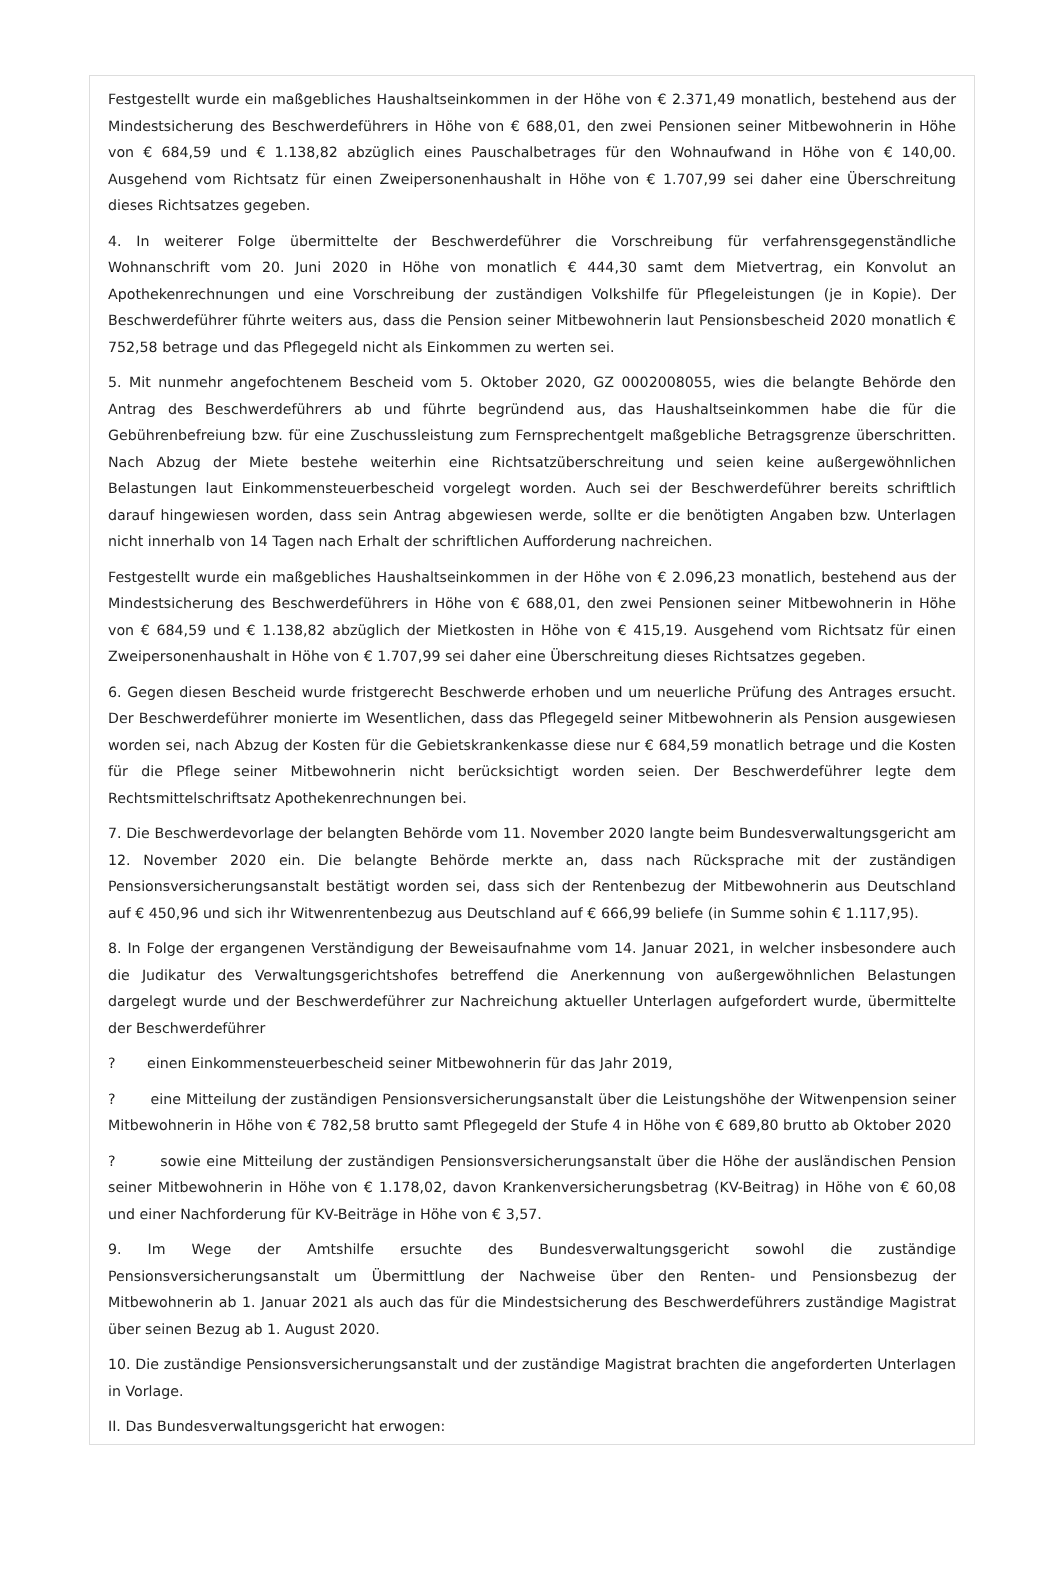Festgestellt wurde ein maßgebliches Haushaltseinkommen in der Höhe von € 2.371,49 monatlich, bestehend aus der Mindestsicherung des Beschwerdeführers in Höhe von € 688,01, den zwei Pensionen seiner Mitbewohnerin in Höhe von € 684,59 und € 1.138,82 abzüglich eines Pauschalbetrages für den Wohnaufwand in Höhe von € 140,00. Ausgehend vom Richtsatz für einen Zweipersonenhaushalt in Höhe von € 1.707,99 sei daher eine Überschreitung dieses Richtsatzes gegeben.
4. In weiterer Folge übermittelte der Beschwerdeführer die Vorschreibung für verfahrensgegenständliche Wohnanschrift vom 20. Juni 2020 in Höhe von monatlich € 444,30 samt dem Mietvertrag, ein Konvolut an Apothekenrechnungen und eine Vorschreibung der zuständigen Volkshilfe für Pflegeleistungen (je in Kopie). Der Beschwerdeführer führte weiters aus, dass die Pension seiner Mitbewohnerin laut Pensionsbescheid 2020 monatlich € 752,58 betrage und das Pflegegeld nicht als Einkommen zu werten sei.
5. Mit nunmehr angefochtenem Bescheid vom 5. Oktober 2020, GZ 0002008055, wies die belangte Behörde den Antrag des Beschwerdeführers ab und führte begründend aus, das Haushaltseinkommen habe die für die Gebührenbefreiung bzw. für eine Zuschussleistung zum Fernsprechentgelt maßgebliche Betragsgrenze überschritten. Nach Abzug der Miete bestehe weiterhin eine Richtsatzüberschreitung und seien keine außergewöhnlichen Belastungen laut Einkommensteuerbescheid vorgelegt worden. Auch sei der Beschwerdeführer bereits schriftlich darauf hingewiesen worden, dass sein Antrag abgewiesen werde, sollte er die benötigten Angaben bzw. Unterlagen nicht innerhalb von 14 Tagen nach Erhalt der schriftlichen Aufforderung nachreichen.
Festgestellt wurde ein maßgebliches Haushaltseinkommen in der Höhe von € 2.096,23 monatlich, bestehend aus der Mindestsicherung des Beschwerdeführers in Höhe von € 688,01, den zwei Pensionen seiner Mitbewohnerin in Höhe von € 684,59 und € 1.138,82 abzüglich der Mietkosten in Höhe von € 415,19. Ausgehend vom Richtsatz für einen Zweipersonenhaushalt in Höhe von € 1.707,99 sei daher eine Überschreitung dieses Richtsatzes gegeben.
6. Gegen diesen Bescheid wurde fristgerecht Beschwerde erhoben und um neuerliche Prüfung des Antrages ersucht. Der Beschwerdeführer monierte im Wesentlichen, dass das Pflegegeld seiner Mitbewohnerin als Pension ausgewiesen worden sei, nach Abzug der Kosten für die Gebietskrankenkasse diese nur € 684,59 monatlich betrage und die Kosten für die Pflege seiner Mitbewohnerin nicht berücksichtigt worden seien. Der Beschwerdeführer legte dem Rechtsmittelschriftsatz Apothekenrechnungen bei.
7. Die Beschwerdevorlage der belangten Behörde vom 11. November 2020 langte beim Bundesverwaltungsgericht am 12. November 2020 ein. Die belangte Behörde merkte an, dass nach Rücksprache mit der zuständigen Pensionsversicherungsanstalt bestätigt worden sei, dass sich der Rentenbezug der Mitbewohnerin aus Deutschland auf € 450,96 und sich ihr Witwenrentenbezug aus Deutschland auf € 666,99 beliefe (in Summe sohin € 1.117,95).
8. In Folge der ergangenen Verständigung der Beweisaufnahme vom 14. Januar 2021, in welcher insbesondere auch die Judikatur des Verwaltungsgerichtshofes betreffend die Anerkennung von außergewöhnlichen Belastungen dargelegt wurde und der Beschwerdeführer zur Nachreichung aktueller Unterlagen aufgefordert wurde, übermittelte der Beschwerdeführer
? einen Einkommensteuerbescheid seiner Mitbewohnerin für das Jahr 2019,
? eine Mitteilung der zuständigen Pensionsversicherungsanstalt über die Leistungshöhe der Witwenpension seiner Mitbewohnerin in Höhe von € 782,58 brutto samt Pflegegeld der Stufe 4 in Höhe von € 689,80 brutto ab Oktober 2020
? sowie eine Mitteilung der zuständigen Pensionsversicherungsanstalt über die Höhe der ausländischen Pension seiner Mitbewohnerin in Höhe von € 1.178,02, davon Krankenversicherungsbetrag (KV-Beitrag) in Höhe von € 60,08 und einer Nachforderung für KV-Beiträge in Höhe von € 3,57.
9. Im Wege der Amtshilfe ersuchte des Bundesverwaltungsgericht sowohl die zuständige Pensionsversicherungsanstalt um Übermittlung der Nachweise über den Renten- und Pensionsbezug der Mitbewohnerin ab 1. Januar 2021 als auch das für die Mindestsicherung des Beschwerdeführers zuständige Magistrat über seinen Bezug ab 1. August 2020.
10. Die zuständige Pensionsversicherungsanstalt und der zuständige Magistrat brachten die angeforderten Unterlagen in Vorlage.
II. Das Bundesverwaltungsgericht hat erwogen: